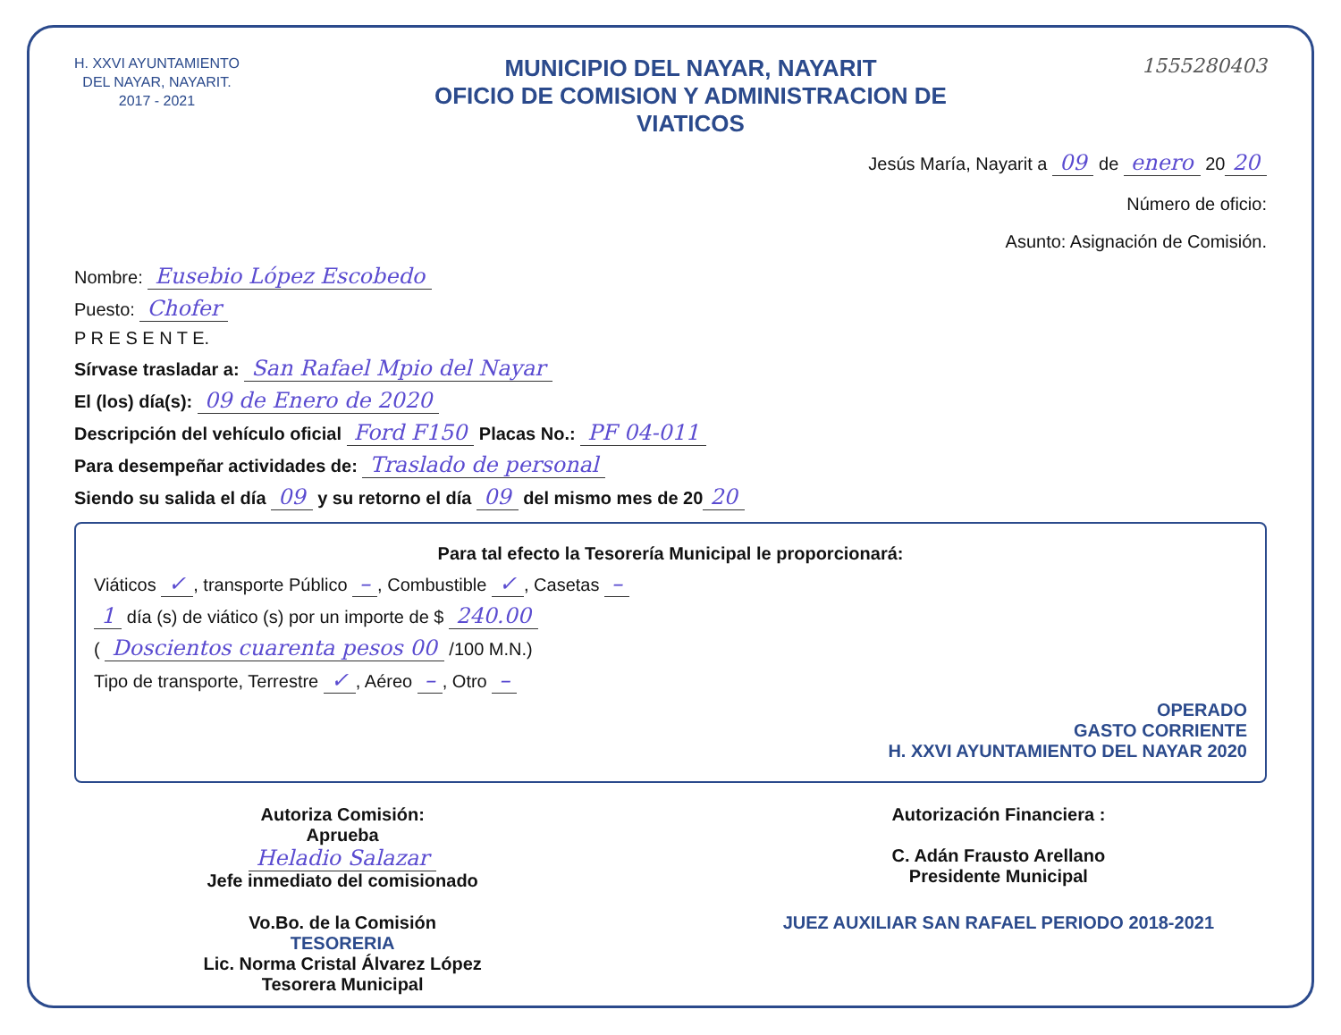H. XXVI AYUNTAMIENTO
DEL NAYAR, NAYARIT.
2017 - 2021
MUNICIPIO DEL NAYAR, NAYARIT
OFICIO DE COMISION Y ADMINISTRACION DE
VIATICOS
1555280403
Jesús María, Nayarit a 09 de enero 20 20
Número de oficio:
Asunto: Asignación de Comisión.
Nombre: Eusebio López Escobedo
Puesto: Chofer
P R E S E N T E.
Sírvase trasladar a: San Rafael Mpio del Nayar
El (los) día(s): 09 de Enero de 2020
Descripción del vehículo oficial Ford F150 Placas No.: PF 04-011
Para desempeñar actividades de: Traslado de personal
Siendo su salida el día 09 y su retorno el día 09 del mismo mes de 20 20
Para tal efecto la Tesorería Municipal le proporcionará:
Viáticos ✓, transporte Público –, Combustible ✓, Casetas –
1 día (s) de viático (s) por un importe de $ 240.00
( Doscientos cuarenta pesos 00 /100 M.N.)
Tipo de transporte, Terrestre ✓, Aéreo –, Otro –
OPERADO
GASTO CORRIENTE
H. XXVI AYUNTAMIENTO DEL NAYAR 2020
Autoriza Comisión:
Aprueba
Heladio Salazar
Jefe inmediato del comisionado
Autorización Financiera :
C. Adán Frausto Arellano
Presidente Municipal
Vo.Bo. de la Comisión
TESORERIA
Lic. Norma Cristal Álvarez López
Tesorera Municipal
JUEZ AUXILIAR SAN RAFAEL PERIODO 2018-2021